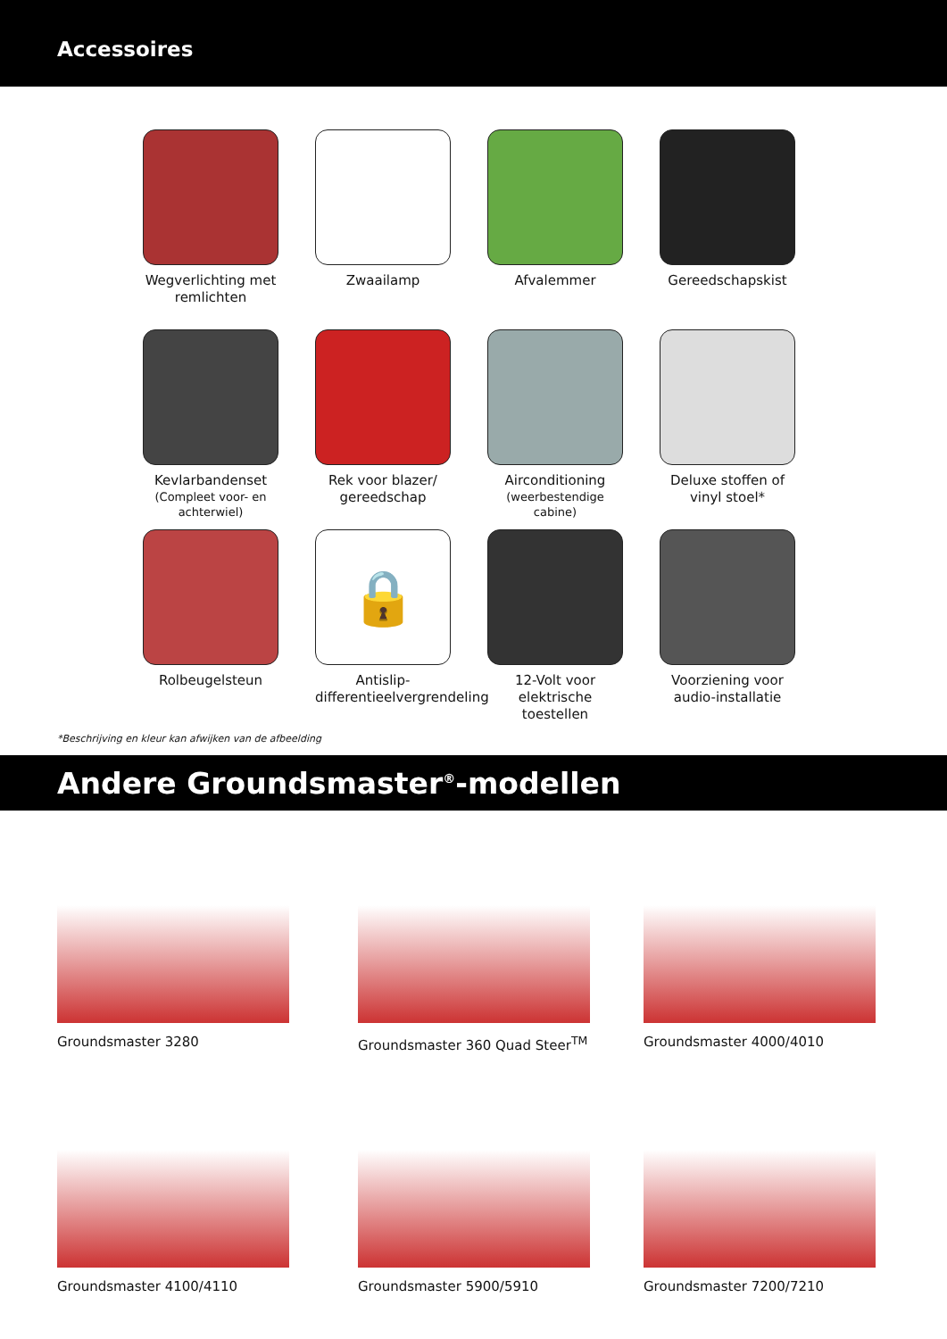Accessoires
Wegverlichting met remlichten
Zwaailamp
Afvalemmer
Gereedschapskist
Kevlarbandenset
(Compleet voor- en achterwiel)
Rek voor blazer/ gereedschap
Airconditioning
(weerbestendige cabine)
Deluxe stoffen of vinyl stoel*
Rolbeugelsteun
🔒
Antislip-differentieelvergrendeling
12-Volt voor elektrische toestellen
Voorziening voor audio-installatie
*Beschrijving en kleur kan afwijken van de afbeelding
Andere Groundsmaster<sup>®</sup>-modellen
Groundsmaster 3280
Groundsmaster 360 Quad Steer<sup>TM</sup>
Groundsmaster 4000/4010
Groundsmaster 4100/4110
Groundsmaster 5900/5910
Groundsmaster 7200/7210